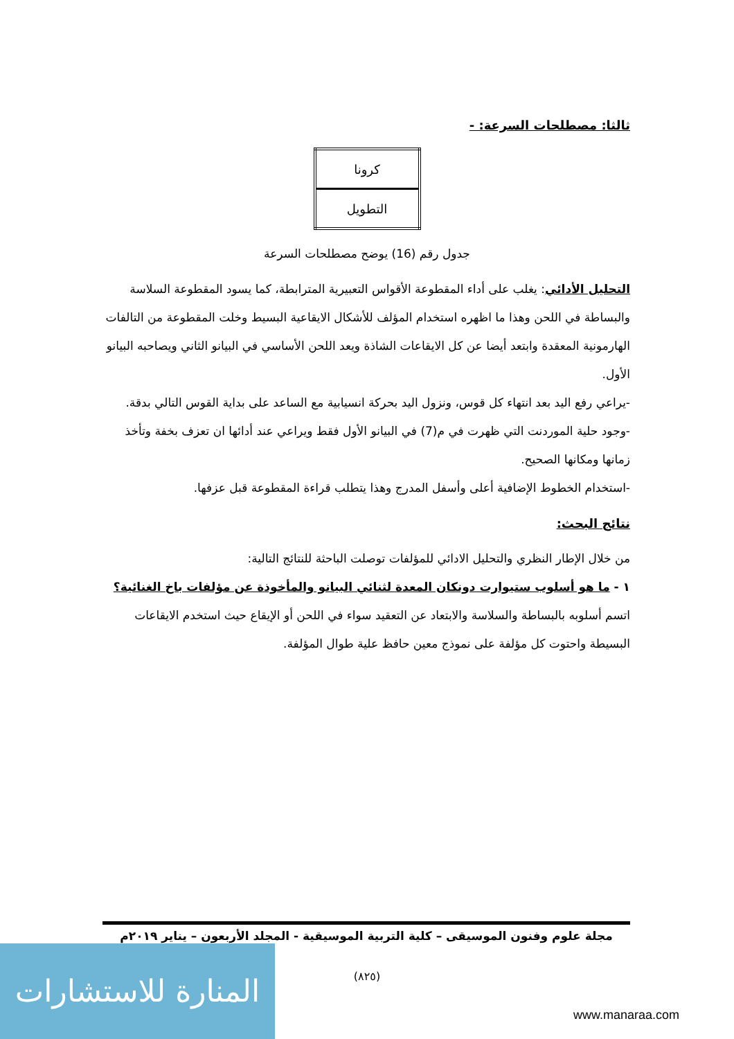ثالثا: مصطلحات السرعة: -
| كرونا |
| التطويل |
جدول رقم (16) يوضح مصطلحات السرعة
التحليل الأدائي: يغلب على أداء المقطوعة الأقواس التعبيرية المترابطة، كما يسود المقطوعة السلاسة والبساطة في اللحن وهذا ما اظهره استخدام المؤلف للأشكال الايقاعية البسيط وخلت المقطوعة من التالفات الهارمونية المعقدة وابتعد أيضا عن كل الايقاعات الشاذة ويعد اللحن الأساسي في البيانو الثاني ويصاحبه البيانو الأول.
-يراعي رفع اليد بعد انتهاء كل قوس، ونزول اليد بحركة انسيابية مع الساعد على بداية القوس التالي بدقة.
-وجود حلية الموردنت التي ظهرت في م(7) في البيانو الأول فقط ويراعي عند أدائها ان تعزف بخفة وتأخذ زمانها ومكانها الصحيح.
-استخدام الخطوط الإضافية أعلى وأسفل المدرج وهذا يتطلب قراءة المقطوعة قبل عزفها.
نتائج البحث:
من خلال الإطار النظري والتحليل الادائي للمؤلفات توصلت الباحثة للنتائج التالية:
١ - ما هو أسلوب ستيوارت دونكان المعدة لثنائي البيانو والمأخوذة عن مؤلفات باخ الغنائية؟
اتسم أسلوبه بالبساطة والسلاسة والابتعاد عن التعقيد سواء في اللحن أو الإيقاع حيث استخدم الايقاعات البسيطة واحتوت كل مؤلفة على نموذج معين حافظ علية طوال المؤلفة.
مجلة علوم وفنون الموسيقى – كلية التربية الموسيقية - المجلد الأربعون – يناير ٢٠١٩م
(٨٢٥)
المنارة للاستشارات
www.manaraa.com